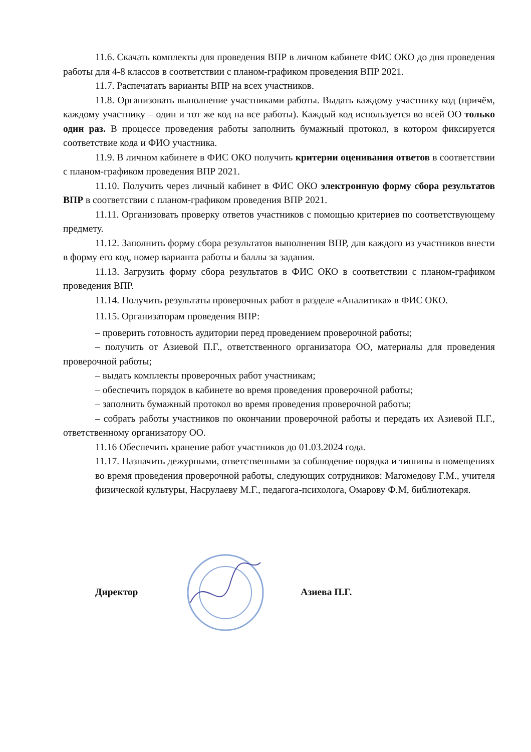11.6. Скачать комплекты для проведения ВПР в личном кабинете ФИС ОКО до дня проведения работы для 4-8 классов в соответствии с планом-графиком проведения ВПР 2021.
11.7. Распечатать варианты ВПР на всех участников.
11.8. Организовать выполнение участниками работы. Выдать каждому участнику код (причём, каждому участнику – один и тот же код на все работы). Каждый код используется во всей ОО только один раз. В процессе проведения работы заполнить бумажный протокол, в котором фиксируется соответствие кода и ФИО участника.
11.9. В личном кабинете в ФИС ОКО получить критерии оценивания ответов в соответствии с планом-графиком проведения ВПР 2021.
11.10. Получить через личный кабинет в ФИС ОКО электронную форму сбора результатов ВПР в соответствии с планом-графиком проведения ВПР 2021.
11.11. Организовать проверку ответов участников с помощью критериев по соответствующему предмету.
11.12. Заполнить форму сбора результатов выполнения ВПР, для каждого из участников внести в форму его код, номер варианта работы и баллы за задания.
11.13. Загрузить форму сбора результатов в ФИС ОКО в соответствии с планом-графиком проведения ВПР.
11.14. Получить результаты проверочных работ в разделе «Аналитика» в ФИС ОКО.
11.15. Организаторам проведения ВПР:
– проверить готовность аудитории перед проведением проверочной работы;
– получить от Азиевой П.Г., ответственного организатора ОО, материалы для проведения проверочной работы;
– выдать комплекты проверочных работ участникам;
– обеспечить порядок в кабинете во время проведения проверочной работы;
– заполнить бумажный протокол во время проведения проверочной работы;
– собрать работы участников по окончании проверочной работы и передать их Азиевой П.Г., ответственному организатору ОО.
11.16 Обеспечить хранение работ участников до 01.03.2024 года.
11.17. Назначить дежурными, ответственными за соблюдение порядка и тишины в помещениях во время проведения проверочной работы, следующих сотрудников: Магомедову Г.М., учителя физической культуры, Насрулаеву М.Г., педагога-психолога, Омарову Ф.М, библиотекаря.
Директор Азиева П.Г.